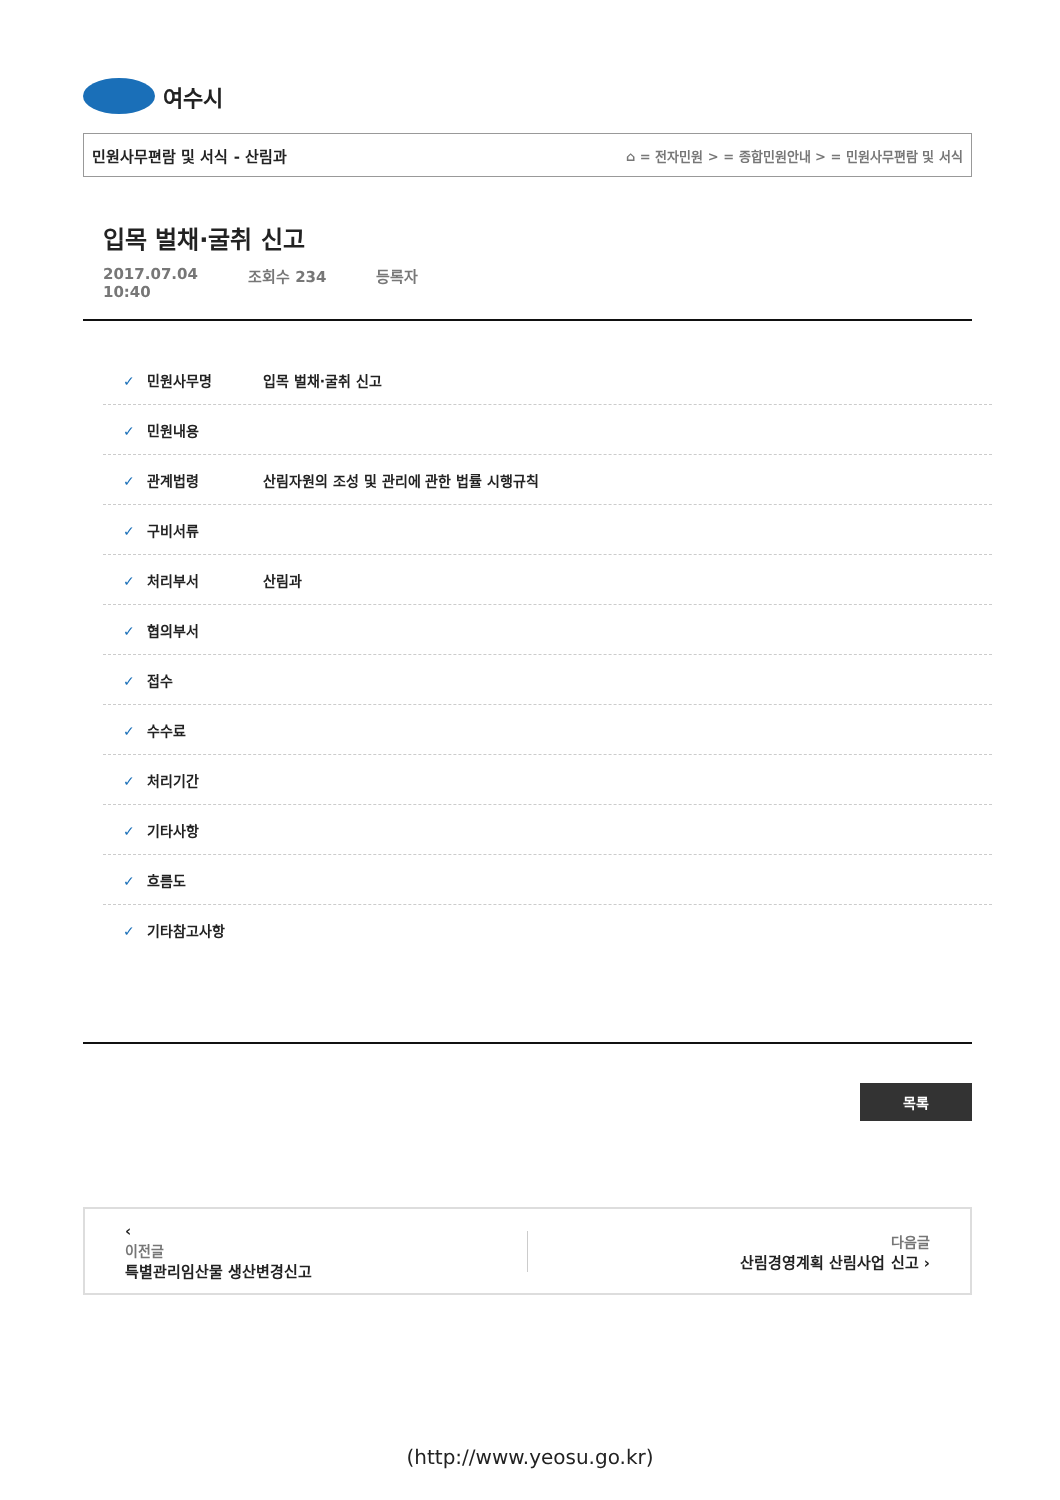여수시
민원사무편람 및 서식 - 산림과 ⌂ = 전자민원 > = 종합민원안내 > = 민원사무편람 및 서식
입목 벌채·굴취 신고
2017.07.04
10:40 조회수 234 등록자
✓ 민원사무명 입목 벌채·굴취 신고
✓ 민원내용
✓ 관계법령 산림자원의 조성 및 관리에 관한 법률 시행규칙
✓ 구비서류
✓ 처리부서 산림과
✓ 협의부서
✓ 접수
✓ 수수료
✓ 처리기간
✓ 기타사항
✓ 흐름도
✓ 기타참고사항
목록
‹
이전글
특별관리임산물 생산변경신고
다음글
산림경영계획 산림사업 신고 ›
(http://www.yeosu.go.kr)